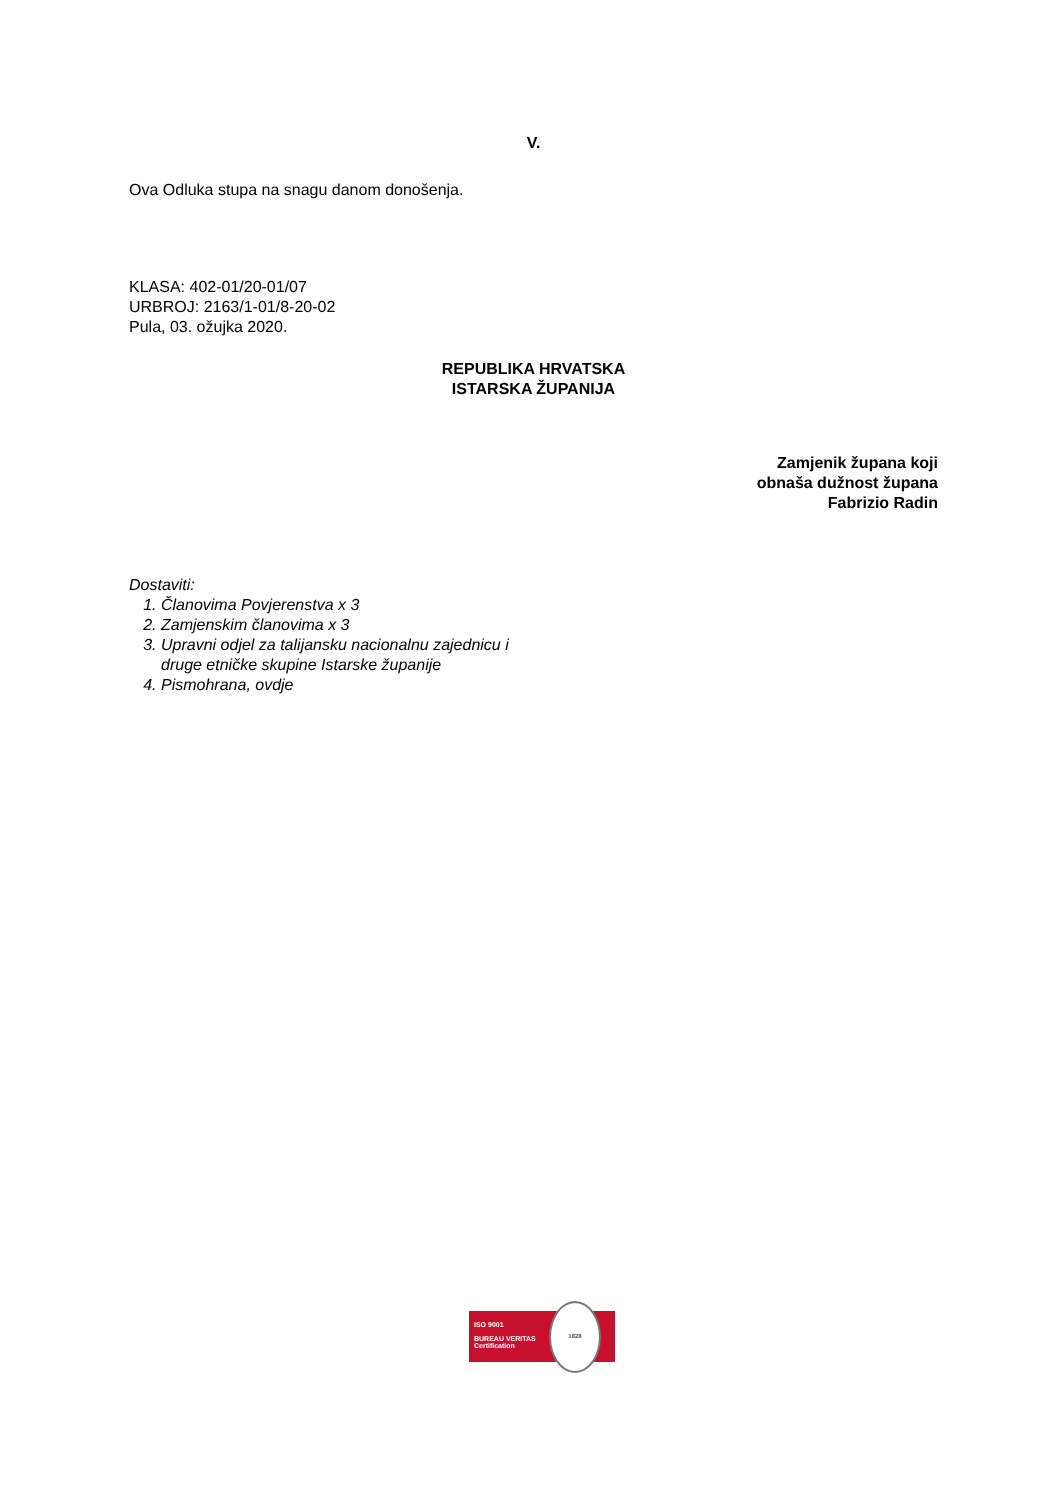V.
Ova Odluka stupa na snagu danom donošenja.
KLASA: 402-01/20-01/07
URBROJ: 2163/1-01/8-20-02
Pula, 03. ožujka 2020.
REPUBLIKA HRVATSKA
ISTARSKA ŽUPANIJA
Zamjenik župana koji
obnaša dužnost župana
Fabrizio Radin
Dostaviti:
1. Članovima Povjerenstva x 3
2. Zamjenskim članovima x 3
3. Upravni odjel za talijansku nacionalnu zajednicu i
druge etničke skupine Istarske županije
4. Pismohrana, ovdje
ISO 9001
BUREAU VERITAS
Certification
1828